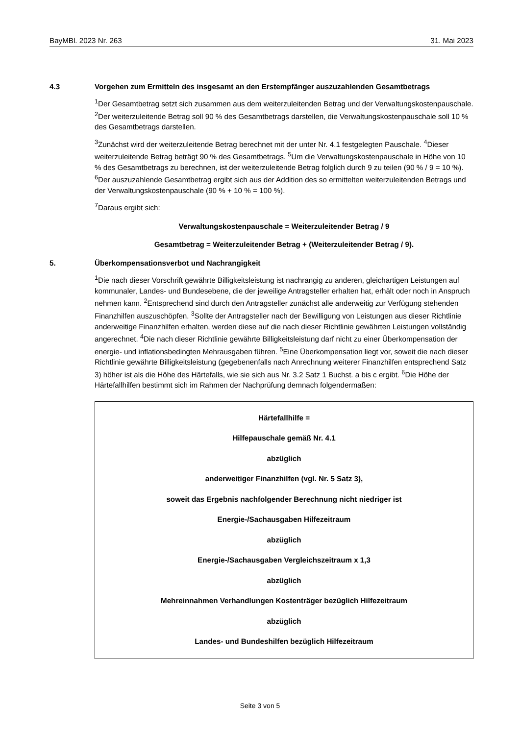BayMBl. 2023 Nr. 263 31. Mai 2023
4.3 Vorgehen zum Ermitteln des insgesamt an den Erstempfänger auszuzahlenden Gesamtbetrags
<sup>1</sup> Der Gesamtbetrag setzt sich zusammen aus dem weiterzuleitenden Betrag und der Verwaltungskostenpauschale. <sup>2</sup>Der weiterzuleitende Betrag soll 90 % des Gesamtbetrags darstellen, die Verwaltungskostenpauschale soll 10 % des Gesamtbetrags darstellen.
<sup>3</sup> Zunächst wird der weiterzuleitende Betrag berechnet mit der unter Nr. 4.1 festgelegten Pauschale. <sup>4</sup>Dieser weiterzuleitende Betrag beträgt 90 % des Gesamtbetrags. <sup>5</sup>Um die Verwaltungskostenpauschale in Höhe von 10 % des Gesamtbetrags zu berechnen, ist der weiterzuleitende Betrag folglich durch 9 zu teilen (90 % / 9 = 10 %). <sup>6</sup>Der auszuzahlende Gesamtbetrag ergibt sich aus der Addition des so ermittelten weiterzuleitenden Betrags und der Verwaltungskostenpauschale (90 % + 10 % = 100 %).
<sup>7</sup> Daraus ergibt sich:
Verwaltungskostenpauschale = Weiterzuleitender Betrag / 9
Gesamtbetrag = Weiterzuleitender Betrag + (Weiterzuleitender Betrag / 9).
5. Überkompensationsverbot und Nachrangigkeit
<sup>1</sup> Die nach dieser Vorschrift gewährte Billigkeitsleistung ist nachrangig zu anderen, gleichartigen Leistungen auf kommunaler, Landes- und Bundesebene, die der jeweilige Antragsteller erhalten hat, erhält oder noch in Anspruch nehmen kann. <sup>2</sup>Entsprechend sind durch den Antragsteller zunächst alle anderweitig zur Verfügung stehenden Finanzhilfen auszuschöpfen. <sup>3</sup>Sollte der Antragsteller nach der Bewilligung von Leistungen aus dieser Richtlinie anderweitige Finanzhilfen erhalten, werden diese auf die nach dieser Richtlinie gewährten Leistungen vollständig angerechnet. <sup>4</sup>Die nach dieser Richtlinie gewährte Billigkeitsleistung darf nicht zu einer Überkompensation der energie- und inflationsbedingten Mehrausgaben führen. <sup>5</sup>Eine Überkompensation liegt vor, soweit die nach dieser Richtlinie gewährte Billigkeitsleistung (gegebenenfalls nach Anrechnung weiterer Finanzhilfen entsprechend Satz 3) höher ist als die Höhe des Härtefalls, wie sie sich aus Nr. 3.2 Satz 1 Buchst. a bis c ergibt. <sup>6</sup>Die Höhe der Härtefallhilfen bestimmt sich im Rahmen der Nachprüfung demnach folgendermaßen:
Härtefallhilfe =
Hilfepauschale gemäß Nr. 4.1
abzüglich
anderweitiger Finanzhilfen (vgl. Nr. 5 Satz 3),
soweit das Ergebnis nachfolgender Berechnung nicht niedriger ist
Energie-/Sachausgaben Hilfezeitraum
abzüglich
Energie-/Sachausgaben Vergleichszeitraum x 1,3
abzüglich
Mehreinnahmen Verhandlungen Kostenträger bezüglich Hilfezeitraum
abzüglich
Landes- und Bundeshilfen bezüglich Hilfezeitraum
Seite 3 von 5